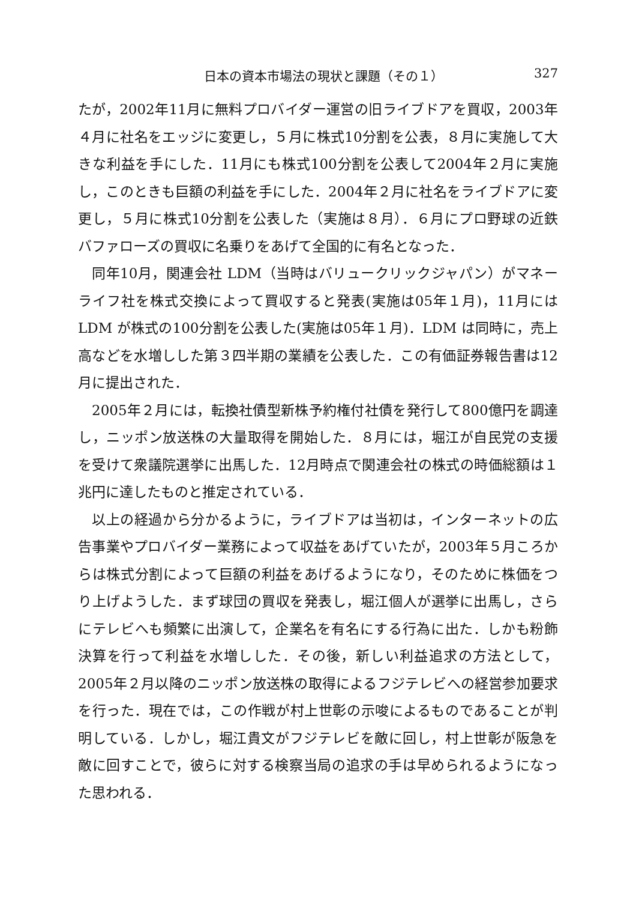日本の資本市場法の現状と課題（その１） 327
たが，2002年11月に無料プロバイダー運営の旧ライブドアを買収，2003年４月に社名をエッジに変更し，５月に株式10分割を公表，８月に実施して大きな利益を手にした．11月にも株式100分割を公表して2004年２月に実施し，このときも巨額の利益を手にした．2004年２月に社名をライブドアに変更し，５月に株式10分割を公表した（実施は８月）．６月にプロ野球の近鉄バファローズの買収に名乗りをあげて全国的に有名となった．
同年10月，関連会社 LDM（当時はバリュークリックジャパン）がマネーライフ社を株式交換によって買収すると発表(実施は05年１月)，11月には LDM が株式の100分割を公表した(実施は05年１月)．LDM は同時に，売上高などを水増しした第３四半期の業績を公表した．この有価証券報告書は12月に提出された．
2005年２月には，転換社債型新株予約権付社債を発行して800億円を調達し，ニッポン放送株の大量取得を開始した．８月には，堀江が自民党の支援を受けて衆議院選挙に出馬した．12月時点で関連会社の株式の時価総額は１兆円に達したものと推定されている．
以上の経過から分かるように，ライブドアは当初は，インターネットの広告事業やプロバイダー業務によって収益をあげていたが，2003年５月ころからは株式分割によって巨額の利益をあげるようになり，そのために株価をつり上げようした．まず球団の買収を発表し，堀江個人が選挙に出馬し，さらにテレビへも頻繁に出演して，企業名を有名にする行為に出た．しかも粉飾決算を行って利益を水増しした．その後，新しい利益追求の方法として，2005年２月以降のニッポン放送株の取得によるフジテレビへの経営参加要求を行った．現在では，この作戦が村上世彰の示唆によるものであることが判明している．しかし，堀江貴文がフジテレビを敵に回し，村上世彰が阪急を敵に回すことで，彼らに対する検察当局の追求の手は早められるようになった思われる．